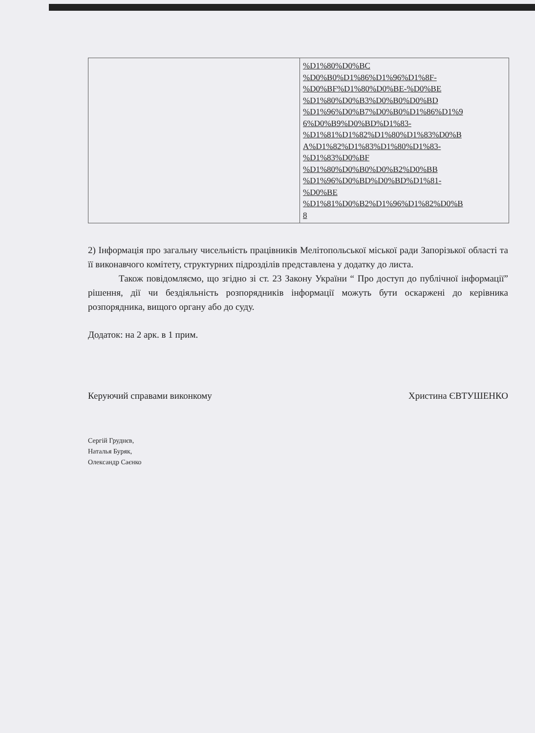| | %D1%80%D0%BC %D0%B0%D1%86%D1%96%D1%8F- %D0%BF%D1%80%D0%BE-%D0%BE %D1%80%D0%B3%D0%B0%D0%BD %D1%96%D0%B7%D0%B0%D1%86%D1%9 6%D0%B9%D0%BD%D1%83- %D1%81%D1%82%D1%80%D1%83%D0%B A%D1%82%D1%83%D1%80%D1%83- %D1%83%D0%BF %D1%80%D0%B0%D0%B2%D0%BB %D1%96%D0%BD%D0%BD%D1%81- %D0%BE %D1%81%D0%B2%D1%96%D1%82%D0%B 8 |
2) Інформація про загальну чисельність працівників Мелітопольської міської ради Запорізької області та її виконавчого комітету, структурних підрозділів представлена у додатку до листа.
Також повідомляємо, що згідно зі ст. 23 Закону України “ Про доступ до публічної інформації” рішення, дії чи бездіяльність розпорядників інформації можуть бути оскаржені до керівника розпорядника, вищого органу або до суду.
Додаток: на 2 арк. в 1 прим.
Керуючий справами виконкому Христина ЄВТУШЕНКО
Сергій Груднєв,
Наталья Буряк,
Олександр Саєнко